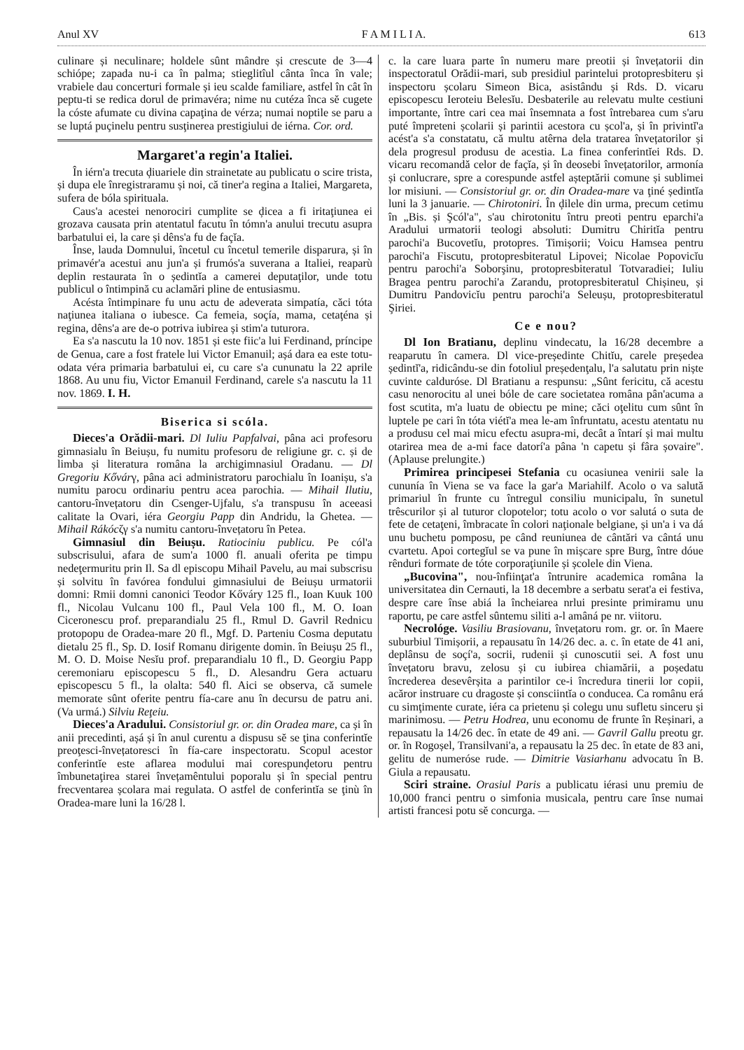Anul XV F A M I L I A. 613
culinare și neculinare; holdele sûnt mândre și crescute de 3—4 schiópe; zapada nu-i ca în palma; stieglitîul cânta înca în vale; vrabiele dau concerturi formale și ieu scalde familiare, astfel în cât în peptu-ti se redica dorul de primavéra; nime nu cutéza înca sĕ cugete la cóste afumate cu divina capaţina de vérza; numai noptile se paru a se luptá puçinelu pentru susţinerea prestigiului de iérna. Cor. ord.
Margaret'a regin'a Italiei.
În iérn'a trecuta ḑiuariele din strainetate au publicatu o scire trista, și dupa ele înregistraramu și noi, că tiner'a regina a Italiei, Margareta, sufera de bóla spirituala.
Caus'a acestei nenorociri cumplite se ḑicea a fi iritaţiunea ei grozava causata prin atentatul facutu în tómn'a anului trecutu asupra barbatului ei, la care și dêns'a fu de façĭa.
Înse, lauda Domnului, încetul cu încetul temerile disparura, și în primavér'a acestui anu jun'a și frumós'a suverana a Italiei, reaparù deplin restaurata în o ședintĭa a camerei deputaţilor, unde totu publicul o întimpină cu aclamări pline de entusiasmu.
Acésta întimpinare fu unu actu de adeverata simpatía, căci tóta naţiunea italiana o iubesce. Ca femeia, soçía, mama, cetaţéna și regina, dêns'a are de-o potriva iubirea și stim'a tuturora.
Ea s'a nascutu la 10 nov. 1851 și este fiic'a lui Ferdinand, príncipe de Genua, care a fost fratele lui Victor Emanuil; așá dara ea este totu-odata véra primaria barbatului ei, cu care s'a cununatu la 22 aprile 1868. Au unu fiu, Victor Emanuil Ferdinand, carele s'a nascutu la 11 nov. 1869. I. H.
Biserica si scóla.
Dieces'a Orădii-mari. Dl Iuliu Papfalvai, pâna aci profesoru gimnasialu în Beiușu, fu numitu profesoru de religiune gr. c. și de limba și literatura româna la archigimnasiul Oradanu. — Dl Gregoriu Kővárγ, pâna aci administratoru parochialu în Ioanișu, s'a numitu parocu ordinariu pentru acea parochia. — Mihail Ilutiu, cantoru-învețatoru din Csenger-Ujfalu, s'a transpusu în aceeasi calitate la Ovari, iéra Georgiu Papp din Andridu, la Ghetea. — Mihail Rákócζγ s'a numitu cantoru-învețatoru în Petea.
Gimnasiul din Beiușu. Ratiociniu publicu. Pe cól'a subscrisului, afara de sum'a 1000 fl. anuali oferita pe timpu nedeţermuritu prin Il. Sa dl episcopu Mihail Pavelu, au mai subscrisu și solvitu în favórea fondului gimnasiului de Beiușu urmatorii domni: Rmii domni canonici Teodor Kőváry 125 fl., Ioan Kuuk 100 fl., Nicolau Vulcanu 100 fl., Paul Vela 100 fl., M. O. Ioan Ciceronescu prof. preparandialu 25 fl., Rmul D. Gavril Rednicu protopopu de Oradea-mare 20 fl., Mgf. D. Parteniu Cosma deputatu dietalu 25 fl., Sp. D. Iosif Romanu dirigente domin. în Beiușu 25 fl., M. O. D. Moise Nesĭu prof. preparandialu 10 fl., D. Georgiu Papp ceremoniaru episcopescu 5 fl., D. Alesandru Gera actuaru episcopescu 5 fl., la olalta: 540 fl. Aici se observa, că sumele memorate sûnt oferite pentru fía-care anu în decursu de patru ani. (Va urmá.) Silviu Reţeiu.
Dieces'a Aradului. Consistoriul gr. or. din Oradea mare, ca și în anii precedinti, așá și în anul curentu a dispusu sĕ se ţina conferintĭe preoţesci-învețatoresci în fía-care inspectoratu. Scopul acestor conferintĭe este aflarea modului mai corespunḑetoru pentru îmbunetaţirea starei învețamêntului poporalu și în special pentru frecventarea școlara mai regulata. O astfel de conferintĭa se ţinù în Oradea-mare luni la 16/28 l.
c. la care luara parte în numeru mare preotii și învețatorii din inspectoratul Orădii-mari, sub presidiul parintelui protopresbiteru și inspectoru școlaru Simeon Bica, asistându și Rds. D. vicaru episcopescu Ieroteiu Belesĭu. Desbaterile au relevatu multe cestiuni importante, între cari cea mai însemnata a fost întrebarea cum s'aru puté împreteni școlarii și parintii acestora cu școl'a, și în privintĭ'a acést'a s'a constatatu, că multu atêrna dela tratarea învețatorilor și dela progresul produsu de acestia. La finea conferintĭei Rds. D. vicaru recomandă celor de façĭa, și în deosebi învețatorilor, armonía și conlucrare, spre a corespunde astfel așteptării comune și sublimei lor misiuni. — Consistoriul gr. or. din Oradea-mare va ţiné ședintĭa luni la 3 januarie. — Chirotoniri. În ḑilele din urma, precum cetimu în „Bis. și Şcól'a", s'au chirotonitu întru preoti pentru eparchi'a Aradului urmatorii teologi absoluti: Dumitru Chiritĭa pentru parochi'a Bucovetĭu, protopres. Timișorii; Voicu Hamsea pentru parochi'a Fiscutu, protopresbiteratul Lipovei; Nicolae Popovicĭu pentru parochi'a Soborşinu, protopresbiteratul Totvaradiei; Iuliu Bragea pentru parochi'a Zarandu, protopresbiteratul Chișineu, și Dumitru Pandovicĭu pentru parochi'a Seleușu, protopresbiteratul Şiriei.
Ce e nou?
Dl Ion Bratianu, deplinu vindecatu, la 16/28 decembre a reaparutu în camera. Dl vice-președinte Chitĭu, carele președea ședintĭ'a, ridicându-se din fotoliul președenţalu, l'a salutatu prin niște cuvinte calduróse. Dl Bratianu a respunsu: „Sûnt fericitu, că acestu casu nenorocitu al unei bóle de care societatea româna pân'acuma a fost scutita, m'a luatu de obiectu pe mine; căci oţelitu cum sûnt în luptele pe cari în tóta viétĭ'a mea le-am înfruntatu, acestu atentatu nu a produsu cel mai micu efectu asupra-mi, decât a întarí și mai multu otarirea mea de a-mi face datorí'a pâna 'n capetu și fâra șovaire". (Aplause prelungite.)
Primirea principesei Stefania cu ocasiunea venirii sale la cununía în Viena se va face la gar'a Mariahilf. Acolo o va salută primariul în frunte cu întregul consiliu municipalu, în sunetul trêscurilor și al tuturor clopotelor; totu acolo o vor salutá o suta de fete de cetaţeni, îmbracate în colori naţionale belgiane, și un'a i va dá unu buchetu pomposu, pe când reuniunea de cântări va cântá unu cvartetu. Apoi cortegĭul se va pune în mișcare spre Burg, între dóue rênduri formate de tóte corporaţiunile și școlele din Viena.
„Bucovina", nou-înfiinţat'a întrunire academica româna la universitatea din Cernauti, la 18 decembre a serbatu serat'a ei festiva, despre care înse abiá la încheiarea nrlui presinte primiramu unu raportu, pe care astfel sûntemu siliti a-l amâná pe nr. viitoru.
Necrológe. Vasiliu Brasiovanu, învețatoru rom. gr. or. în Maere suburbiul Timișorii, a repausatu în 14/26 dec. a. c. în etate de 41 ani, deplânsu de soçí'a, socrii, rudenii și cunoscutii sei. A fost unu învețatoru bravu, zelosu și cu iubirea chiamării, a poședatu încrederea desevêrșita a parintilor ce-i încredura tinerii lor copii, acăror instruare cu dragoste și consciintĭa o conducea. Ca românu erá cu simţimente curate, iéra ca prietenu și colegu unu sufletu sinceru și marinimosu. — Petru Hodrea, unu economu de frunte în Reșinari, a repausatu la 14/26 dec. în etate de 49 ani. — Gavril Gallu preotu gr. or. în Rogoșel, Transilvani'a, a repausatu la 25 dec. în etate de 83 ani, gelitu de numeróse rude. — Dimitrie Vasiarhanu advocatu în B. Giula a repausatu.
Sciri straine. Orasiul Paris a publicatu iérasi unu premiu de 10,000 franci pentru o simfonia musicala, pentru care înse numai artisti francesi potu sĕ concurga. —